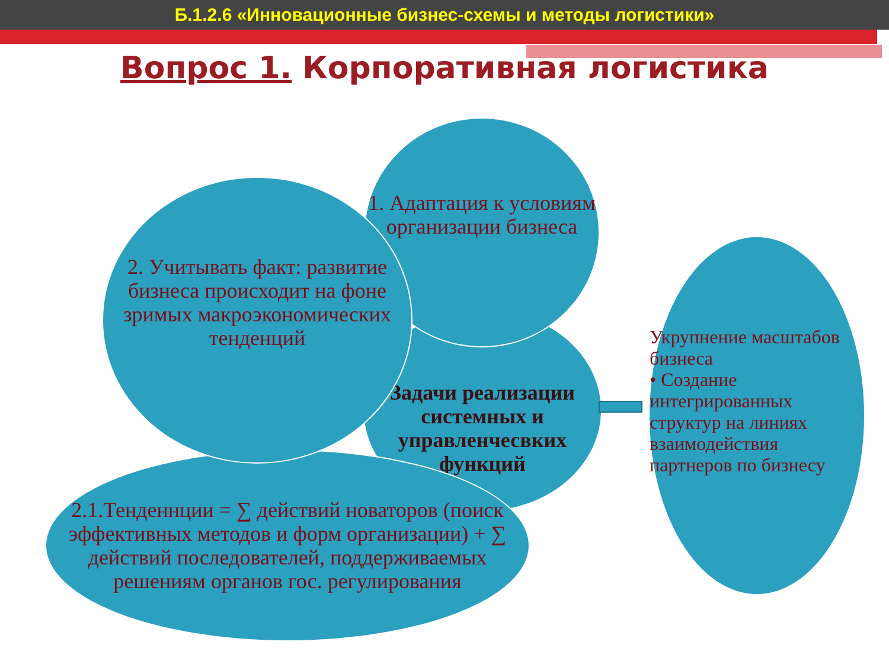Б.1.2.6 «Инновационные бизнес-схемы и методы логистики»
Вопрос 1. Корпоративная логистика
Задачи реализации системных и управленчесвких функций
1. Адаптация к условиям организации бизнеса
2.1.Тенденнции = ∑ действий новаторов (поиск эффективных методов и форм организации) + ∑ действий последователей, поддерживаемых решениям органов гос. регулирования
2. Учитывать факт: развитие бизнеса происходит на фоне зримых макроэкономических тенденций
Укрупнение масштабов бизнеса
• Создание интегрированных структур на линиях взаимодействия партнеров по бизнесу